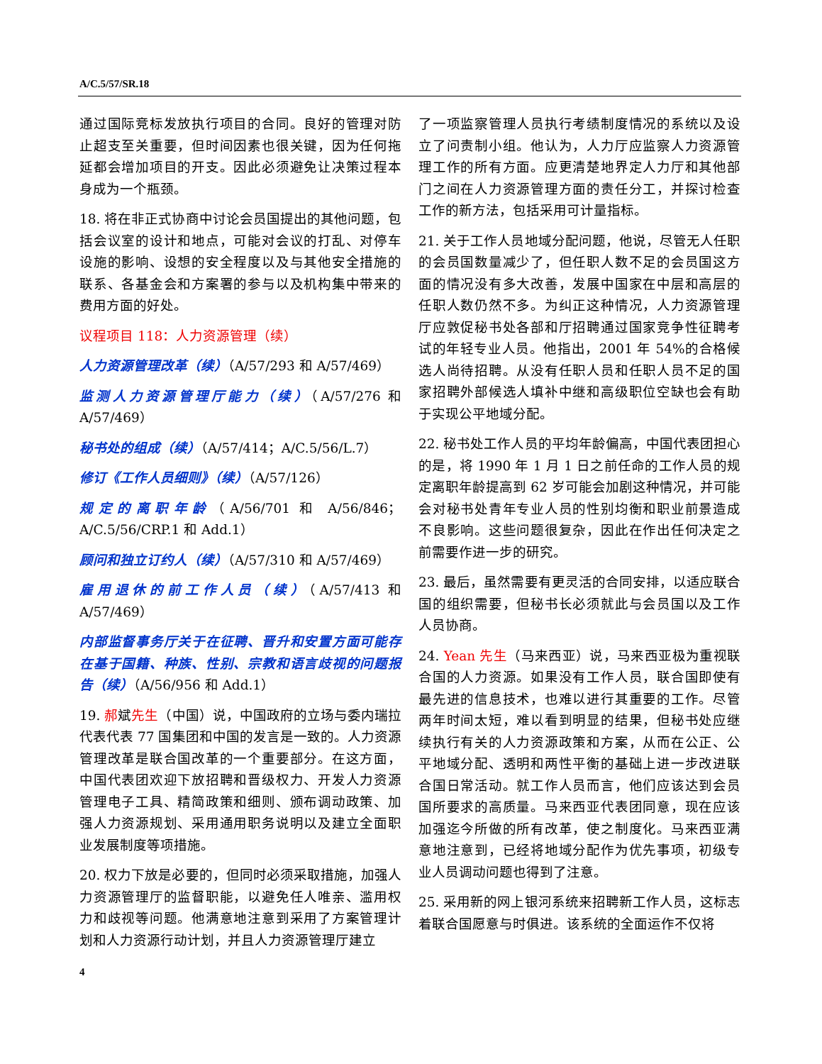A/C.5/57/SR.18
通过国际竞标发放执行项目的合同。良好的管理对防止超支至关重要，但时间因素也很关键，因为任何拖延都会增加项目的开支。因此必须避免让决策过程本身成为一个瓶颈。
18. 将在非正式协商中讨论会员国提出的其他问题，包括会议室的设计和地点，可能对会议的打乱、对停车设施的影响、设想的安全程度以及与其他安全措施的联系、各基金会和方案署的参与以及机构集中带来的费用方面的好处。
议程项目 118：人力资源管理（续）
人力资源管理改革（续）（A/57/293 和 A/57/469）
监测人力资源管理厅能力（续）（A/57/276 和 A/57/469）
秘书处的组成（续）（A/57/414；A/C.5/56/L.7）
修订《工作人员细则》（续）（A/57/126）
规定的离职年龄（A/56/701 和 A/56/846；A/C.5/56/CRP.1 和 Add.1）
顾问和独立订约人（续）（A/57/310 和 A/57/469）
雇用退休的前工作人员（续）（A/57/413 和 A/57/469）
内部监督事务厅关于在征聘、晋升和安置方面可能存在基于国籍、种族、性别、宗教和语言歧视的问题报告（续）（A/56/956 和 Add.1）
19. 郝斌先生（中国）说，中国政府的立场与委内瑞拉代表代表 77 国集团和中国的发言是一致的。人力资源管理改革是联合国改革的一个重要部分。在这方面，中国代表团欢迎下放招聘和晋级权力、开发人力资源管理电子工具、精简政策和细则、颁布调动政策、加强人力资源规划、采用通用职务说明以及建立全面职业发展制度等项措施。
20. 权力下放是必要的，但同时必须采取措施，加强人力资源管理厅的监督职能，以避免任人唯亲、滥用权力和歧视等问题。他满意地注意到采用了方案管理计划和人力资源行动计划，并且人力资源管理厅建立
了一项监察管理人员执行考绩制度情况的系统以及设立了问责制小组。他认为，人力厅应监察人力资源管理工作的所有方面。应更清楚地界定人力厅和其他部门之间在人力资源管理方面的责任分工，并探讨检查工作的新方法，包括采用可计量指标。
21. 关于工作人员地域分配问题，他说，尽管无人任职的会员国数量减少了，但任职人数不足的会员国这方面的情况没有多大改善，发展中国家在中层和高层的任职人数仍然不多。为纠正这种情况，人力资源管理厅应敦促秘书处各部和厅招聘通过国家竞争性征聘考试的年轻专业人员。他指出，2001 年 54%的合格候选人尚待招聘。从没有任职人员和任职人员不足的国家招聘外部候选人填补中继和高级职位空缺也会有助于实现公平地域分配。
22. 秘书处工作人员的平均年龄偏高，中国代表团担心的是，将 1990 年 1 月 1 日之前任命的工作人员的规定离职年龄提高到 62 岁可能会加剧这种情况，并可能会对秘书处青年专业人员的性别均衡和职业前景造成不良影响。这些问题很复杂，因此在作出任何决定之前需要作进一步的研究。
23. 最后，虽然需要有更灵活的合同安排，以适应联合国的组织需要，但秘书长必须就此与会员国以及工作人员协商。
24. Yean 先生（马来西亚）说，马来西亚极为重视联合国的人力资源。如果没有工作人员，联合国即使有最先进的信息技术，也难以进行其重要的工作。尽管两年时间太短，难以看到明显的结果，但秘书处应继续执行有关的人力资源政策和方案，从而在公正、公平地域分配、透明和两性平衡的基础上进一步改进联合国日常活动。就工作人员而言，他们应该达到会员国所要求的高质量。马来西亚代表团同意，现在应该加强迄今所做的所有改革，使之制度化。马来西亚满意地注意到，已经将地域分配作为优先事项，初级专业人员调动问题也得到了注意。
25. 采用新的网上银河系统来招聘新工作人员，这标志着联合国愿意与时俱进。该系统的全面运作不仅将
4